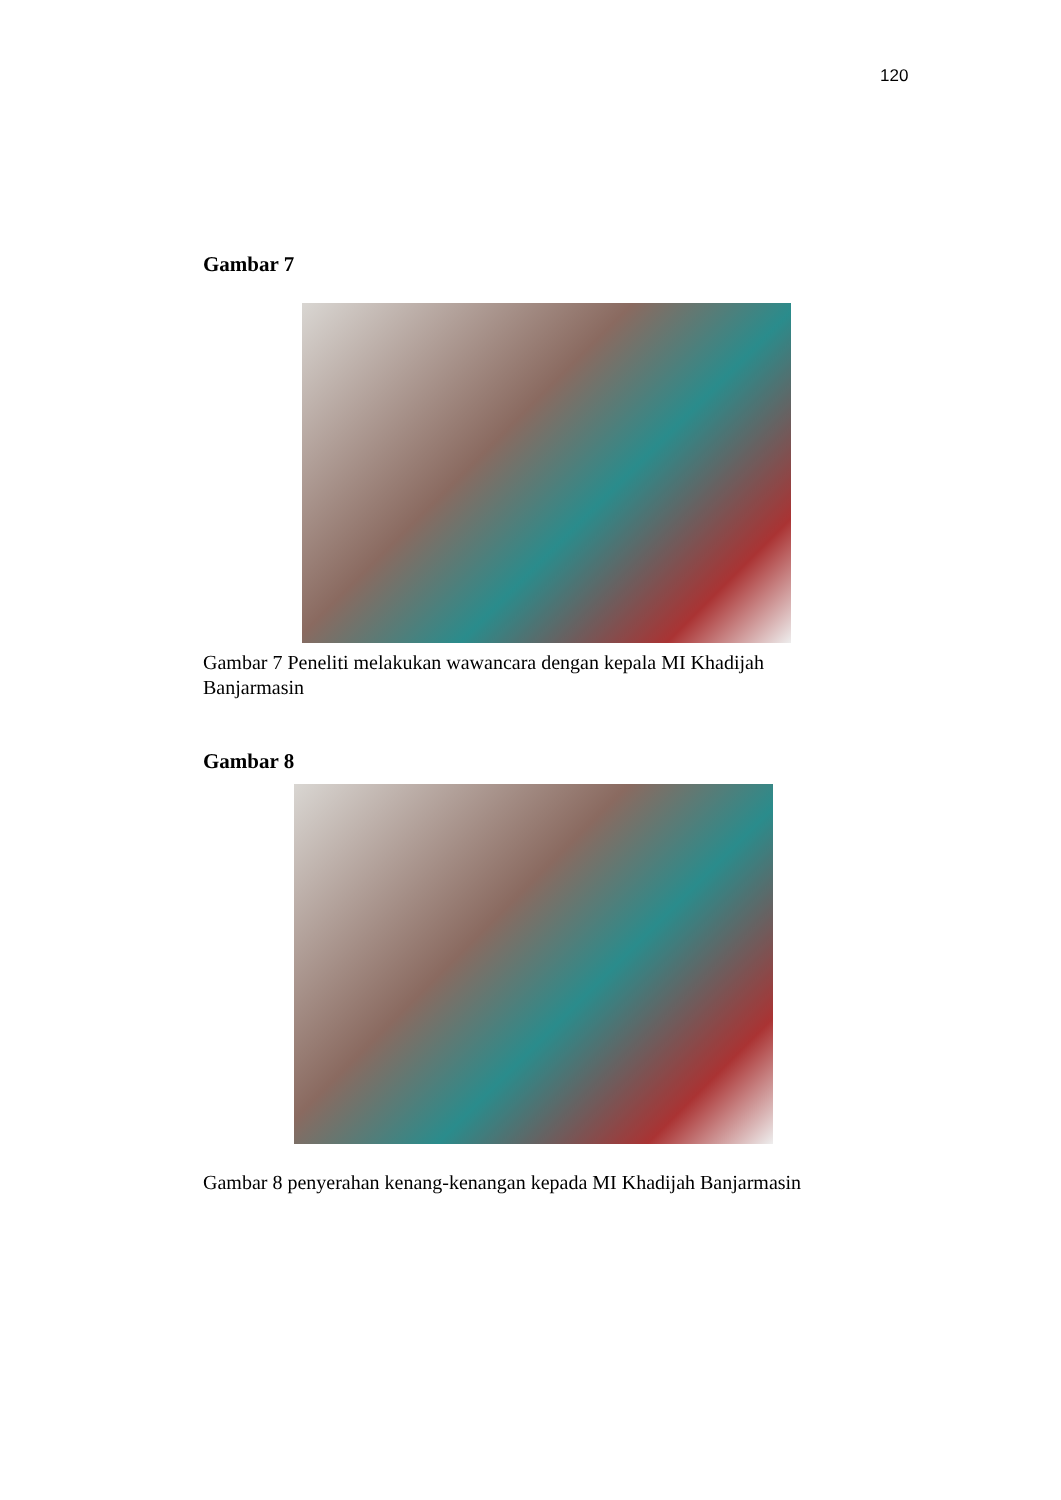120
Gambar 7
Gambar 7 Peneliti melakukan wawancara dengan kepala MI Khadijah Banjarmasin
Gambar 8
Gambar 8 penyerahan kenang-kenangan kepada MI Khadijah Banjarmasin